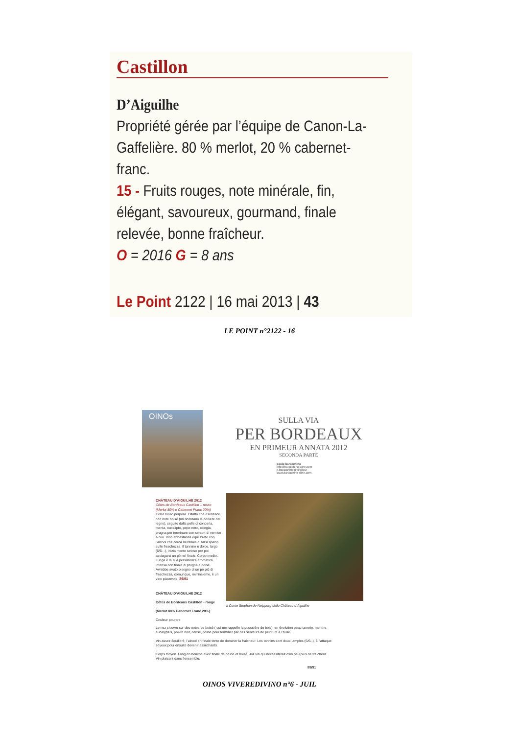Castillon
D’Aiguilhe
Propriété gérée par l’équipe de Canon-La-Gaffelière. 80 % merlot, 20 % cabernet-franc.
15 - Fruits rouges, note minérale, fin, élégant, savoureux, gourmand, finale relevée, bonne fraîcheur.
O = 2016 G = 8 ans
Le Point 2122 | 16 mai 2013 | 43
LE POINT n°2122 - 16
OINOs
SULLA VIA
PER BORDEAUX
EN PRIMEUR ANNATA 2012
SECONDA PARTE
paolo baracchino
info@baracchino-wine.com
p.baracchino@virgilio.it
www.baracchino-wine.com
CHÂTEAU D’AIGUILHE 2012
Côtes de Bordeaux Castillon – rosso (Merlot 80% e Cabernet Franc 20%)
Color rosso porpora. Olfatto che esordisce con note boisé (mi ricordano la polvere del legno), seguite dalla pelle di conceria, menta, eucalipto, pepe nero, ciliegia, prugna per terminare con sentori di vernice a olio. Vino abbastanza equilibrato con l’alcool che cerca nel finale di farsi spazio sulle freschezza. Il tannino è dolce, largo (6/6- -), inizialmente setoso per poi asciugarsi un pò nel finale. Corpo medio. Lunga è la sua persistenza aromatica intensa con finale di prugna e boisé. Avrebbe avuto bisogno di un pò più di freschezza, comunque, nell’insieme, è un vino piacevole. 89/91
Il Conte Stephan de Neipperg dello Château d’Aiguilhe
CHÂTEAU D’AIGUILHE 2012
Côtes de Bordeaux Castillon - rouge
(Merlot 80% Cabernet Franc 20%)
Couleur pourpre
Le nez s’ouvre sur des notes de boisé ( qui me rappelle la poussière de bois), en évolution peau tannée, menthe, eucalyptus, poivre noir, cerise, prune pour terminer par des senteurs de peinture à l’huile.
Vin assez équilibré, l’alcool en finale tente de dominer la fraîcheur. Les tannins sont doux, amples (6/6--), à l’attaque soyeux pour ensuite devenir asséchants.
Corps moyen. Long en bouche avec finale de prune et boisé. Joli vin qui nécessiterait d’un peu plus de fraîcheur. Vin plaisant dans l’ensemble.
89/91
OINOS VIVEREDIVINO n°6 - JUIL